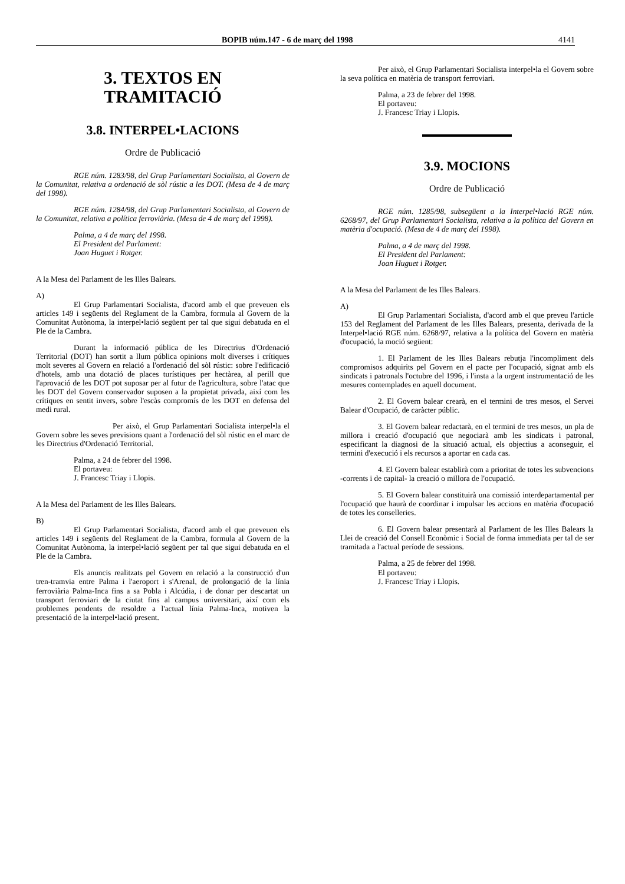BOPIB núm.147 - 6 de març del 1998 4141
3. TEXTOS EN
TRAMITACIÓ
3.8. INTERPEL•LACIONS
Ordre de Publicació
RGE núm. 1283/98, del Grup Parlamentari Socialista, al Govern de la Comunitat, relativa a ordenació de sòl rústic a les DOT. (Mesa de 4 de març del 1998).
RGE núm. 1284/98, del Grup Parlamentari Socialista, al Govern de la Comunitat, relativa a política ferroviària. (Mesa de 4 de març del 1998).
Palma, a 4 de març del 1998.
El President del Parlament:
Joan Huguet i Rotger.
A la Mesa del Parlament de les Illes Balears.
A)
El Grup Parlamentari Socialista, d'acord amb el que preveuen els articles 149 i següents del Reglament de la Cambra, formula al Govern de la Comunitat Autònoma, la interpel•lació següent per tal que sigui debatuda en el Ple de la Cambra.
Durant la informació pública de les Directrius d'Ordenació Territorial (DOT) han sortit a llum pública opinions molt diverses i crítiques molt severes al Govern en relació a l'ordenació del sòl rústic: sobre l'edificació d'hotels, amb una dotació de places turístiques per hectàrea, al perill que l'aprovació de les DOT pot suposar per al futur de l'agricultura, sobre l'atac que les DOT del Govern conservador suposen a la propietat privada, així com les crítiques en sentit invers, sobre l'escàs compromís de les DOT en defensa del medi rural.
Per això, el Grup Parlamentari Socialista interpel•la el Govern sobre les seves previsions quant a l'ordenació del sòl rústic en el marc de les Directrius d'Ordenació Territorial.
Palma, a 24 de febrer del 1998.
El portaveu:
J. Francesc Triay i Llopis.
A la Mesa del Parlament de les Illes Balears.
B)
El Grup Parlamentari Socialista, d'acord amb el que preveuen els articles 149 i següents del Reglament de la Cambra, formula al Govern de la Comunitat Autònoma, la interpel•lació següent per tal que sigui debatuda en el Ple de la Cambra.
Els anuncis realitzats pel Govern en relació a la construcció d'un tren-tramvia entre Palma i l'aeroport i s'Arenal, de prolongació de la línia ferroviària Palma-Inca fins a sa Pobla i Alcúdia, i de donar per descartat un transport ferroviari de la ciutat fins al campus universitari, així com els problemes pendents de resoldre a l'actual línia Palma-Inca, motiven la presentació de la interpel•lació present.
Per això, el Grup Parlamentari Socialista interpel•la el Govern sobre la seva política en matèria de transport ferroviari.
Palma, a 23 de febrer del 1998.
El portaveu:
J. Francesc Triay i Llopis.
3.9. MOCIONS
Ordre de Publicació
RGE núm. 1285/98, subsegüent a la Interpel•lació RGE núm. 6268/97, del Grup Parlamentari Socialista, relativa a la política del Govern en matèria d'ocupació. (Mesa de 4 de març del 1998).
Palma, a 4 de març del 1998.
El President del Parlament:
Joan Huguet i Rotger.
A la Mesa del Parlament de les Illes Balears.
A)
El Grup Parlamentari Socialista, d'acord amb el que preveu l'article 153 del Reglament del Parlament de les Illes Balears, presenta, derivada de la Interpel•lació RGE núm. 6268/97, relativa a la política del Govern en matèria d'ocupació, la moció següent:
1. El Parlament de les Illes Balears rebutja l'incompliment dels compromisos adquirits pel Govern en el pacte per l'ocupació, signat amb els sindicats i patronals l'octubre del 1996, i l'insta a la urgent instrumentació de les mesures contemplades en aquell document.
2. El Govern balear crearà, en el termini de tres mesos, el Servei Balear d'Ocupació, de caràcter públic.
3. El Govern balear redactarà, en el termini de tres mesos, un pla de millora i creació d'ocupació que negociarà amb les sindicats i patronal, especificant la diagnosi de la situació actual, els objectius a aconseguir, el termini d'execució i els recursos a aportar en cada cas.
4. El Govern balear establirà com a prioritat de totes les subvencions -corrents i de capital- la creació o millora de l'ocupació.
5. El Govern balear constituirà una comissió interdepartamental per l'ocupació que haurà de coordinar i impulsar les accions en matèria d'ocupació de totes les conselleries.
6. El Govern balear presentarà al Parlament de les Illes Balears la Llei de creació del Consell Econòmic i Social de forma immediata per tal de ser tramitada a l'actual període de sessions.
Palma, a 25 de febrer del 1998.
El portaveu:
J. Francesc Triay i Llopis.